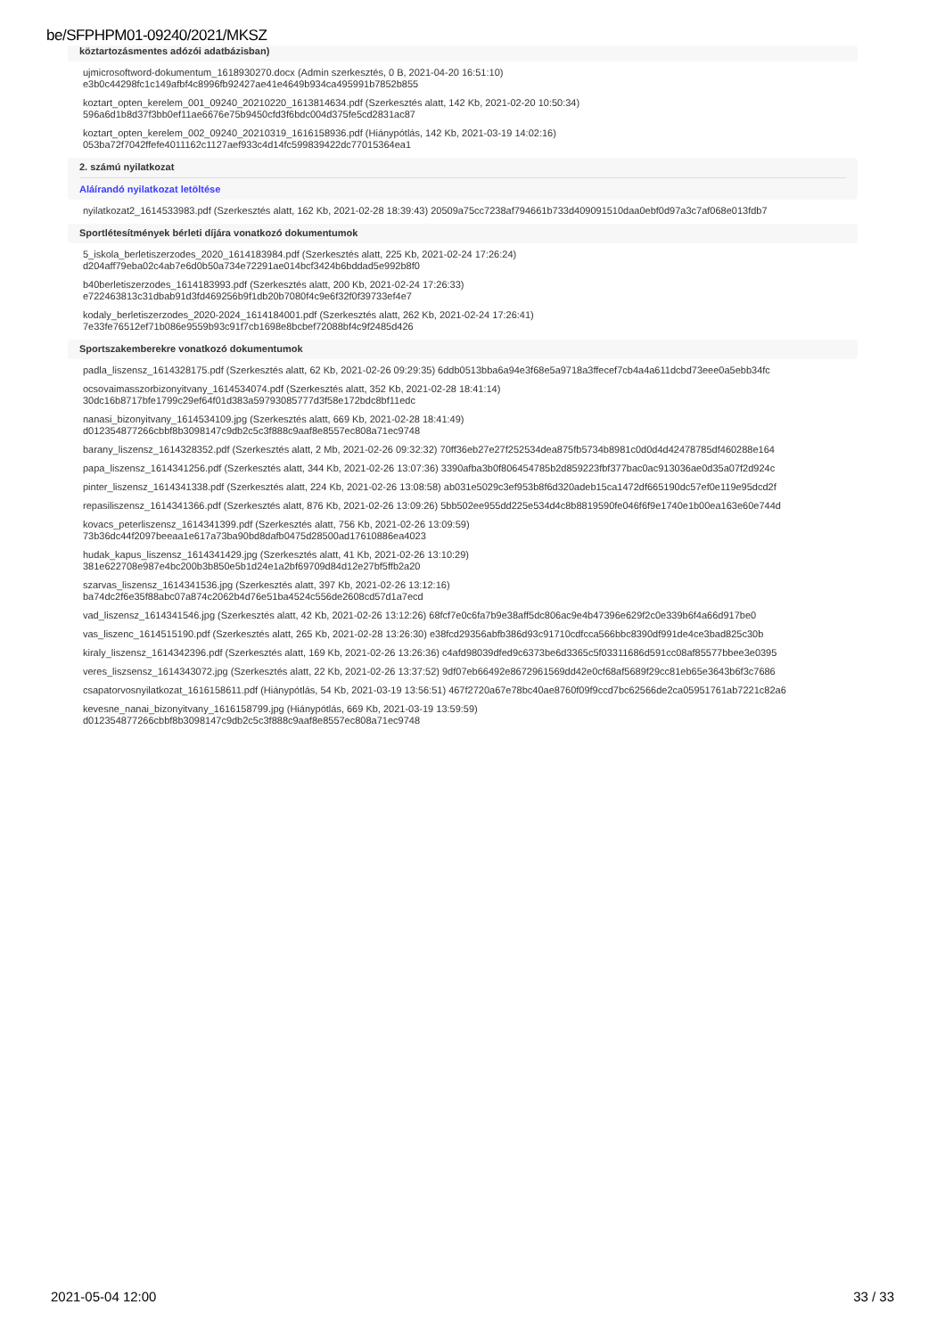be/SFPHPM01-09240/2021/MKSZ
köztartozásmentes adózói adatbázisban)
ujmicrosoftword-dokumentum_1618930270.docx (Admin szerkesztés, 0 B, 2021-04-20 16:51:10)
e3b0c44298fc1c149afbf4c8996fb92427ae41e4649b934ca495991b7852b855
koztart_opten_kerelem_001_09240_20210220_1613814634.pdf (Szerkesztés alatt, 142 Kb, 2021-02-20 10:50:34)
596a6d1b8d37f3bb0ef11ae6676e75b9450cfd3f6bdc004d375fe5cd2831ac87
koztart_opten_kerelem_002_09240_20210319_1616158936.pdf (Hiánypótlás, 142 Kb, 2021-03-19 14:02:16)
053ba72f7042ffefe4011162c1127aef933c4d14fc599839422dc77015364ea1
2. számú nyilatkozat
Aláírandó nyilatkozat letöltése
nyilatkozat2_1614533983.pdf (Szerkesztés alatt, 162 Kb, 2021-02-28 18:39:43) 20509a75cc7238af794661b733d409091510daa0ebf0d97a3c7af068e013fdb7
Sportlétesítmények bérleti díjára vonatkozó dokumentumok
5_iskola_berletiszerzodes_2020_1614183984.pdf (Szerkesztés alatt, 225 Kb, 2021-02-24 17:26:24)
d204aff79eba02c4ab7e6d0b50a734e72291ae014bcf3424b6bddad5e992b8f0
b40berletiszerzodes_1614183993.pdf (Szerkesztés alatt, 200 Kb, 2021-02-24 17:26:33)
e722463813c31dbab91d3fd469256b9f1db20b7080f4c9e6f32f0f39733ef4e7
kodaly_berletiszerzodes_2020-2024_1614184001.pdf (Szerkesztés alatt, 262 Kb, 2021-02-24 17:26:41)
7e33fe76512ef71b086e9559b93c91f7cb1698e8bcbef72088bf4c9f2485d426
Sportszakemberekre vonatkozó dokumentumok
padla_liszensz_1614328175.pdf (Szerkesztés alatt, 62 Kb, 2021-02-26 09:29:35) 6ddb0513bba6a94e3f68e5a9718a3ffecef7cb4a4a611dcbd73eee0a5ebb34fc
ocsovaimasszorbizonyitvany_1614534074.pdf (Szerkesztés alatt, 352 Kb, 2021-02-28 18:41:14)
30dc16b8717bfe1799c29ef64f01d383a59793085777d3f58e172bdc8bf11edc
nanasi_bizonyitvany_1614534109.jpg (Szerkesztés alatt, 669 Kb, 2021-02-28 18:41:49)
d012354877266cbbf8b3098147c9db2c5c3f888c9aaf8e8557ec808a71ec9748
barany_liszensz_1614328352.pdf (Szerkesztés alatt, 2 Mb, 2021-02-26 09:32:32) 70ff36eb27e27f252534dea875fb5734b8981c0d0d4d42478785df460288e164
papa_liszensz_1614341256.pdf (Szerkesztés alatt, 344 Kb, 2021-02-26 13:07:36) 3390afba3b0f806454785b2d859223fbf377bac0ac913036ae0d35a07f2d924c
pinter_liszensz_1614341338.pdf (Szerkesztés alatt, 224 Kb, 2021-02-26 13:08:58) ab031e5029c3ef953b8f6d320adeb15ca1472df665190dc57ef0e119e95dcd2f
repasiliszensz_1614341366.pdf (Szerkesztés alatt, 876 Kb, 2021-02-26 13:09:26) 5bb502ee955dd225e534d4c8b8819590fe046f6f9e1740e1b00ea163e60e744d
kovacs_peterliszensz_1614341399.pdf (Szerkesztés alatt, 756 Kb, 2021-02-26 13:09:59)
73b36dc44f2097beeaa1e617a73ba90bd8dafb0475d28500ad17610886ea4023
hudak_kapus_liszensz_1614341429.jpg (Szerkesztés alatt, 41 Kb, 2021-02-26 13:10:29)
381e622708e987e4bc200b3b850e5b1d24e1a2bf69709d84d12e27bf5ffb2a20
szarvas_liszensz_1614341536.jpg (Szerkesztés alatt, 397 Kb, 2021-02-26 13:12:16)
ba74dc2f6e35f88abc07a874c2062b4d76e51ba4524c556de2608cd57d1a7ecd
vad_liszensz_1614341546.jpg (Szerkesztés alatt, 42 Kb, 2021-02-26 13:12:26) 68fcf7e0c6fa7b9e38aff5dc806ac9e4b47396e629f2c0e339b6f4a66d917be0
vas_liszenc_1614515190.pdf (Szerkesztés alatt, 265 Kb, 2021-02-28 13:26:30) e38fcd29356abfb386d93c91710cdfcca566bbc8390df991de4ce3bad825c30b
kiraly_liszensz_1614342396.pdf (Szerkesztés alatt, 169 Kb, 2021-02-26 13:26:36) c4afd98039dfed9c6373be6d3365c5f03311686d591cc08af85577bbee3e0395
veres_liszsensz_1614343072.jpg (Szerkesztés alatt, 22 Kb, 2021-02-26 13:37:52) 9df07eb66492e8672961569dd42e0cf68af5689f29cc81eb65e3643b6f3c7686
csapatorvosnyilatkozat_1616158611.pdf (Hiánypótlás, 54 Kb, 2021-03-19 13:56:51) 467f2720a67e78bc40ae8760f09f9ccd7bc62566de2ca05951761ab7221c82a6
kevesne_nanai_bizonyitvany_1616158799.jpg (Hiánypótlás, 669 Kb, 2021-03-19 13:59:59)
d012354877266cbbf8b3098147c9db2c5c3f888c9aaf8e8557ec808a71ec9748
2021-05-04 12:00 33 / 33